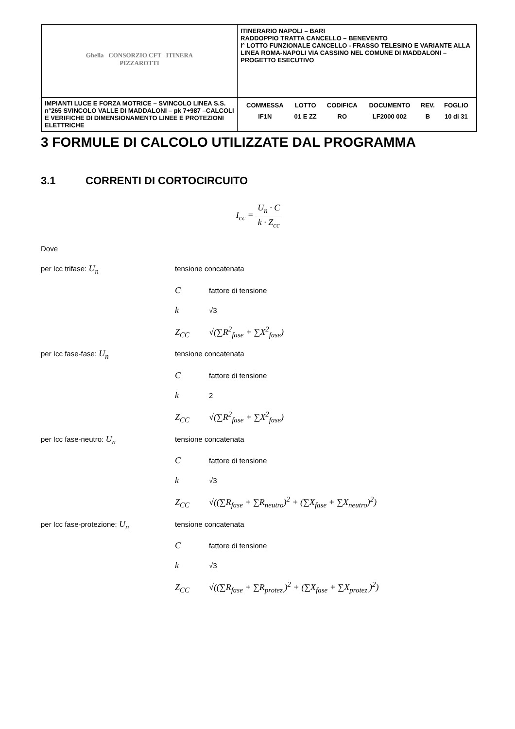| Ghella CONSORZIO CFT ITINERA PIZZAROTTI | ITINERARIO NAPOLI – BARI RADDOPPIO TRATTA CANCELLO – BENEVENTO I° LOTTO FUNZIONALE CANCELLO - FRASSO TELESINO E VARIANTE ALLA LINEA ROMA-NAPOLI VIA CASSINO NEL COMUNE DI MADDALONI – PROGETTO ESECUTIVO |
| IMPIANTI LUCE E FORZA MOTRICE – SVINCOLO LINEA S.S. n°265 SVINCOLO VALLE DI MADDALONI – pk 7+987 –CALCOLI E VERIFICHE DI DIMENSIONAMENTO LINEE E PROTEZIONI ELETTRICHE | / COMMESSA / LOTTO / CODIFICA / DOCUMENTO / REV. / FOGLIO / / IF1N / 01 E ZZ / RO / LF2000 002 / B / 10 di 31 / |
3 FORMULE DI CALCOLO UTILIZZATE DAL PROGRAMMA
3.1 CORRENTI DI CORTOCIRCUITO
I<sub>cc</sub> = U<sub>n</sub> · C k · Z<sub>cc</sub>
Dove
per Icc trifase: U<sub>n</sub> tensione concatenata
Cfattore di tensione
k √3
Z<sub>CC</sub> √(∑R<sup>2</sup><sub>fase</sub> + ∑X<sup>2</sup><sub>fase</sub>)
per Icc fase-fase: U<sub>n</sub> tensione concatenata
Cfattore di tensione
k 2
Z<sub>CC</sub> √(∑R<sup>2</sup><sub>fase</sub> + ∑X<sup>2</sup><sub>fase</sub>)
per Icc fase-neutro: U<sub>n</sub> tensione concatenata
Cfattore di tensione
k √3
Z<sub>CC</sub> √((∑R<sub>fase</sub> + ∑R<sub>neutro</sub>)<sup>2</sup> + (∑X<sub>fase</sub> + ∑X<sub>neutro</sub>)<sup>2</sup>)
per Icc fase-protezione: U<sub>n</sub> tensione concatenata
Cfattore di tensione
k √3
Z<sub>CC</sub> √((∑R<sub>fase</sub> + ∑R<sub>protez.</sub>)<sup>2</sup> + (∑X<sub>fase</sub> + ∑X<sub>protez.</sub>)<sup>2</sup>)